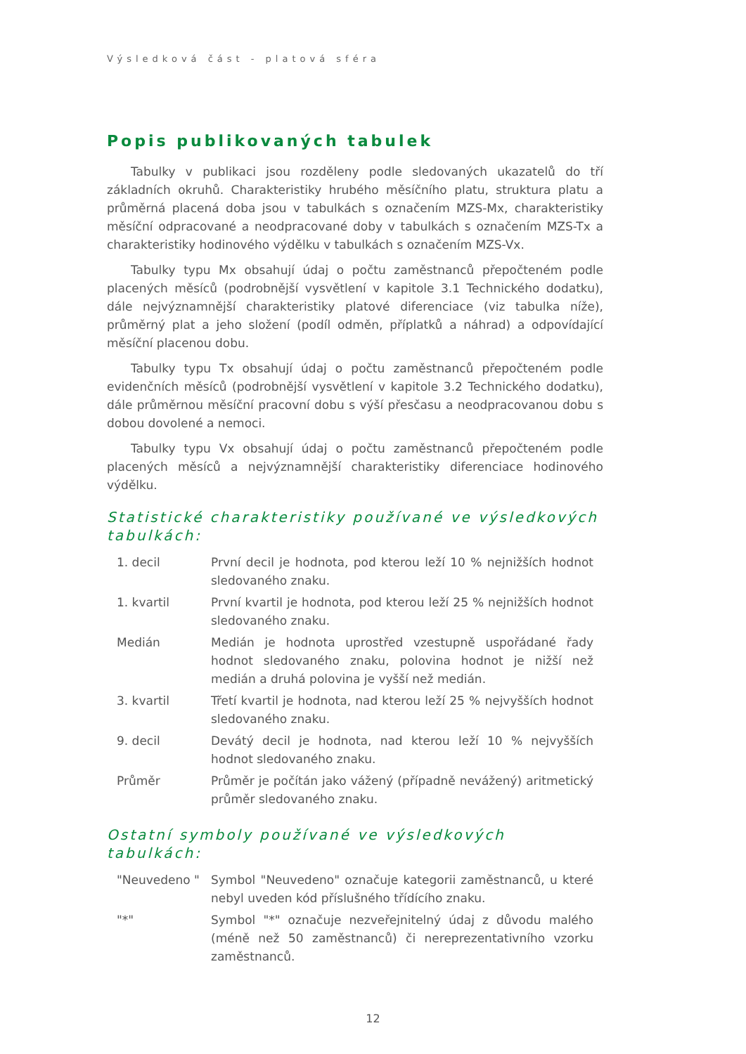Výsledková část - platová sféra
Popis publikovaných tabulek
Tabulky v publikaci jsou rozděleny podle sledovaných ukazatelů do tří základních okruhů. Charakteristiky hrubého měsíčního platu, struktura platu a průměrná placená doba jsou v tabulkách s označením MZS-Mx, charakteristiky měsíční odpracované a neodpracované doby v tabulkách s označením MZS-Tx a charakteristiky hodinového výdělku v tabulkách s označením MZS-Vx.
Tabulky typu Mx obsahují údaj o počtu zaměstnanců přepočteném podle placených měsíců (podrobnější vysvětlení v kapitole 3.1 Technického dodatku), dále nejvýznamnější charakteristiky platové diferenciace (viz tabulka níže), průměrný plat a jeho složení (podíl odměn, příplatků a náhrad) a odpovídající měsíční placenou dobu.
Tabulky typu Tx obsahují údaj o počtu zaměstnanců přepočteném podle evidenčních měsíců (podrobnější vysvětlení v kapitole 3.2 Technického dodatku), dále průměrnou měsíční pracovní dobu s výší přesčasu a neodpracovanou dobu s dobou dovolené a nemoci.
Tabulky typu Vx obsahují údaj o počtu zaměstnanců přepočteném podle placených měsíců a nejvýznamnější charakteristiky diferenciace hodinového výdělku.
Statistické charakteristiky používané ve výsledkových tabulkách:
| 1. decil | První decil je hodnota, pod kterou leží 10 % nejnižších hodnot sledovaného znaku. |
| 1. kvartil | První kvartil je hodnota, pod kterou leží 25 % nejnižších hodnot sledovaného znaku. |
| Medián | Medián je hodnota uprostřed vzestupně uspořádané řady hodnot sledovaného znaku, polovina hodnot je nižší než medián a druhá polovina je vyšší než medián. |
| 3. kvartil | Třetí kvartil je hodnota, nad kterou leží 25 % nejvyšších hodnot sledovaného znaku. |
| 9. decil | Devátý decil je hodnota, nad kterou leží 10 % nejvyšších hodnot sledovaného znaku. |
| Průměr | Průměr je počítán jako vážený (případně nevážený) aritmetický průměr sledovaného znaku. |
Ostatní symboly používané ve výsledkových tabulkách:
| "Neuvedeno " | Symbol "Neuvedeno" označuje kategorii zaměstnanců, u které nebyl uveden kód příslušného třídícího znaku. |
| "*" | Symbol "*" označuje nezveřejnitelný údaj z důvodu malého (méně než 50 zaměstnanců) či nereprezentativního vzorku zaměstnanců. |
12